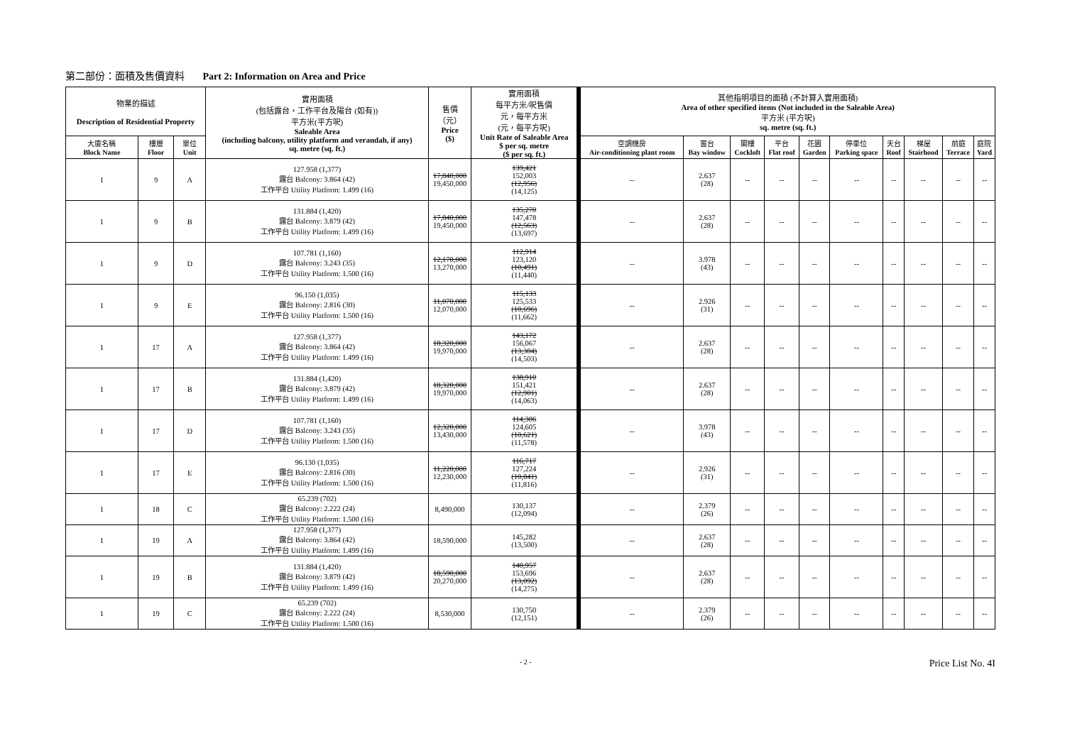第二部份：面積及售價資料 Part 2: Information on Area and Price
| 物業的描述 Description of Residential Property | | | 實用面積 (包括露台，工作平台及陽台 (如有)) 平方米(平方呎) Saleable Area (including balcony, utility platform and verandah, if any) sq. metre (sq. ft.) | 售價 （元） Price ($) | 實用面積 每平方米/呎售價 元，每平方米 (元，每平方呎) Unit Rate of Saleable Area $ per sq. metre ($ per sq. ft.) | 其他指明項目的面積 (不計算入實用面積) Area of other specified items (Not included in the Saleable Area) 平方米 (平方呎) sq. metre (sq. ft.) | | | | | | | | | |
| --- | --- | --- | --- | --- | --- | --- | --- | --- | --- | --- | --- | --- | --- | --- | --- |
| 大廈名稱 Block Name | 樓層 Floor | 單位 Unit | | | | 空調機房 Air-conditioning plant room | 窗台 Bay window | 閣樓 Cockloft | 平台 Flat roof | 花園 Garden | 停車位 Parking space | 天台 Roof | 梯屋 Stairhood | 前庭 Terrace | 庭院 Yard |
| 1 | 9 | A | 127.958 (1,377) 露台 Balcony: 3.864 (42) 工作平台 Utility Platform: 1.499 (16) | 17,840,000 19,450,000 | 139,421 152,003 (12,956) (14,125) | -- | 2.637 (28) | -- | -- | -- | -- | -- | -- | -- | -- |
| 1 | 9 | B | 131.884 (1,420) 露台 Balcony: 3.879 (42) 工作平台 Utility Platform: 1.499 (16) | 17,840,000 19,450,000 | 135,270 147,478 (12,563) (13,697) | -- | 2.637 (28) | -- | -- | -- | -- | -- | -- | -- | -- |
| 1 | 9 | D | 107.781 (1,160) 露台 Balcony: 3.243 (35) 工作平台 Utility Platform: 1.500 (16) | 12,170,000 13,270,000 | 112,914 123,120 (10,491) (11,440) | -- | 3.978 (43) | -- | -- | -- | -- | -- | -- | -- | -- |
| 1 | 9 | E | 96.150 (1,035) 露台 Balcony: 2.816 (30) 工作平台 Utility Platform: 1.500 (16) | 11,070,000 12,070,000 | 115,133 125,533 (10,696) (11,662) | -- | 2.926 (31) | -- | -- | -- | -- | -- | -- | -- | -- |
| 1 | 17 | A | 127.958 (1,377) 露台 Balcony: 3.864 (42) 工作平台 Utility Platform: 1.499 (16) | 18,320,000 19,970,000 | 143,172 156,067 (13,304) (14,503) | -- | 2.637 (28) | -- | -- | -- | -- | -- | -- | -- | -- |
| 1 | 17 | B | 131.884 (1,420) 露台 Balcony: 3.879 (42) 工作平台 Utility Platform: 1.499 (16) | 18,320,000 19,970,000 | 138,910 151,421 (12,901) (14,063) | -- | 2.637 (28) | -- | -- | -- | -- | -- | -- | -- | -- |
| 1 | 17 | D | 107.781 (1,160) 露台 Balcony: 3.243 (35) 工作平台 Utility Platform: 1.500 (16) | 12,320,000 13,430,000 | 114,306 124,605 (10,621) (11,578) | -- | 3.978 (43) | -- | -- | -- | -- | -- | -- | -- | -- |
| 1 | 17 | E | 96.130 (1,035) 露台 Balcony: 2.816 (30) 工作平台 Utility Platform: 1.500 (16) | 11,220,000 12,230,000 | 116,717 127,224 (10,841) (11,816) | -- | 2.926 (31) | -- | -- | -- | -- | -- | -- | -- | -- |
| 1 | 18 | C | 65.239 (702) 露台 Balcony: 2.222 (24) 工作平台 Utility Platform: 1.500 (16) | 8,490,000 | 130,137 (12,094) | -- | 2.379 (26) | -- | -- | -- | -- | -- | -- | -- | -- |
| 1 | 19 | A | 127.958 (1,377) 露台 Balcony: 3.864 (42) 工作平台 Utility Platform: 1.499 (16) | 18,590,000 | 145,282 (13,500) | -- | 2.637 (28) | -- | -- | -- | -- | -- | -- | -- | -- |
| 1 | 19 | B | 131.884 (1,420) 露台 Balcony: 3.879 (42) 工作平台 Utility Platform: 1.499 (16) | 18,590,000 20,270,000 | 140,957 153,696 (13,092) (14,275) | -- | 2.637 (28) | -- | -- | -- | -- | -- | -- | -- | -- |
| 1 | 19 | C | 65.239 (702) 露台 Balcony: 2.222 (24) 工作平台 Utility Platform: 1.500 (16) | 8,530,000 | 130,750 (12,151) | -- | 2.379 (26) | -- | -- | -- | -- | -- | -- | -- | -- |
- 2 - Price List No. 4I